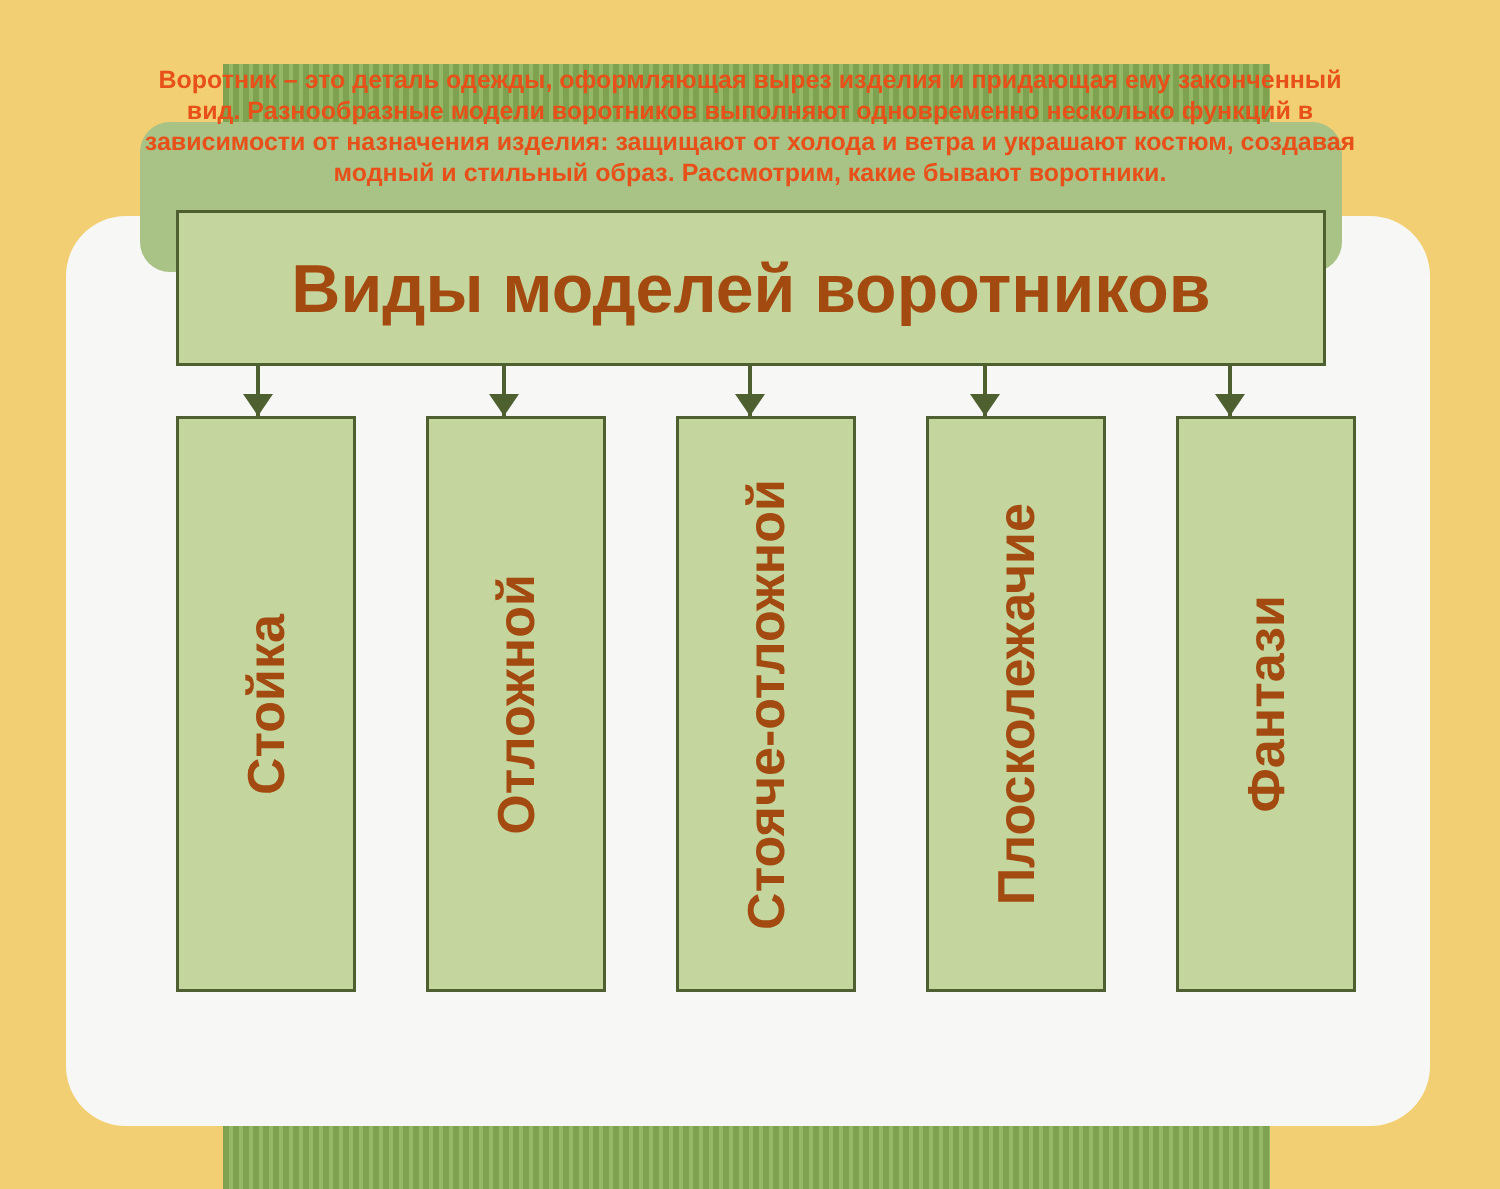Воротник – это деталь одежды, оформляющая вырез изделия и придающая ему законченный вид. Разнообразные модели воротников выполняют одновременно несколько функций в зависимости от назначения изделия: защищают от холода и ветра и украшают костюм, создавая модный и стильный образ. Рассмотрим, какие бывают воротники.
Виды моделей воротников
Стойка
Отложной
Стояче-отложной
Плосколежачие
Фантази